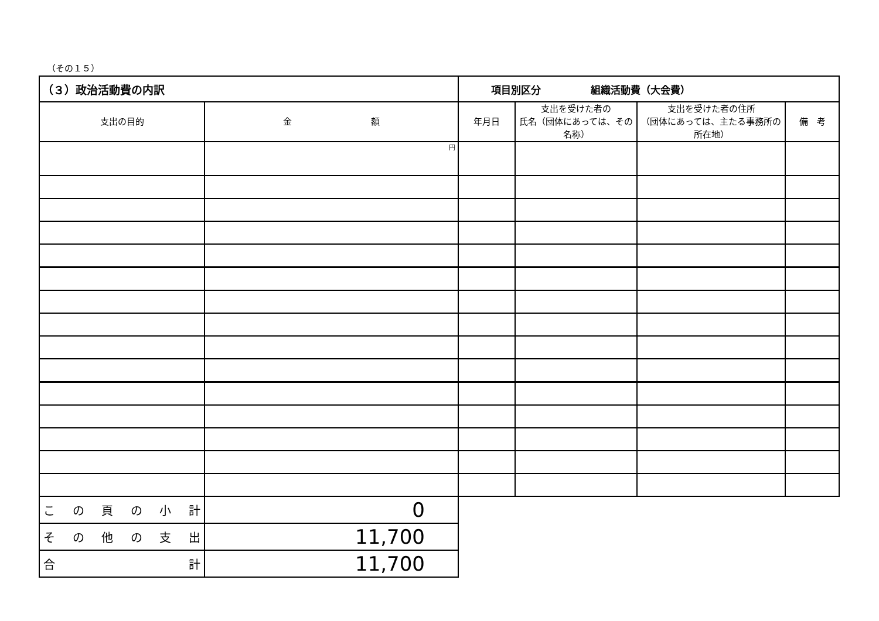（その１５）
| （３）政治活動費の内訳 | | 項目別区分 組織活動費（大会費） | | | |
| 支出の目的 | 金 額 | 年月日 | 支出を受けた者の 氏名（団体にあっては、その名称） | 支出を受けた者の住所 （団体にあっては、主たる事務所の所在地） | 備 考 |
| | 円 | | | | |
| こ の 頁 の 小 計 | 0 | | | | |
| そ の 他 の 支 出 | 11,700 | | | | |
| 合 計 | 11,700 | | | | |